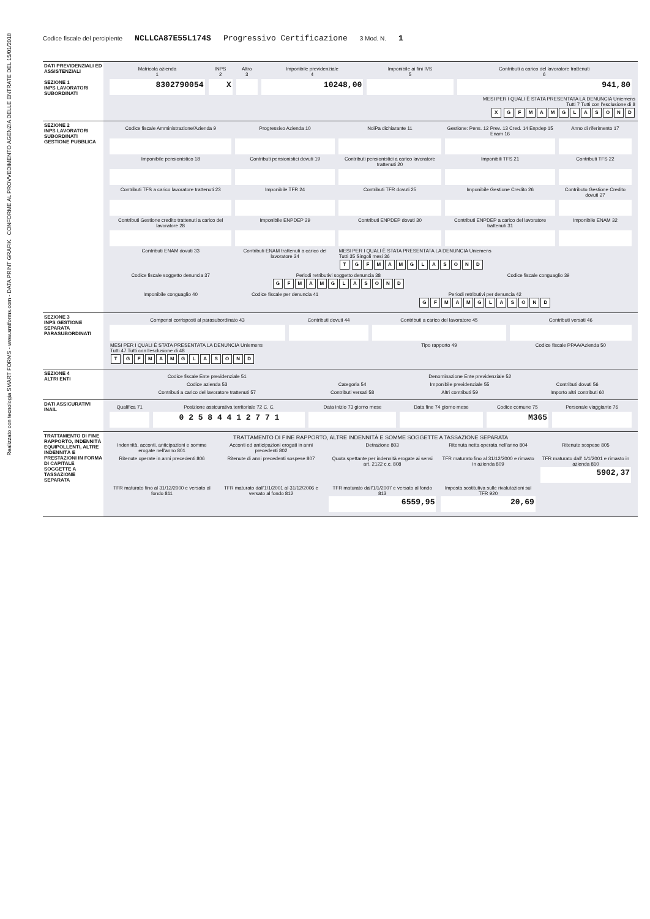Codice fiscale del percipiente NCLLCA87E55L174S Progressivo Certificazione 3 Mod. N. 1
DATI PREVIDENZIALI ED ASSISTENZIALI
SEZIONE 1
INPS LAVORATORI SUBORDINATI
| Matricola azienda 1 | INPS 2 | Altro 3 | Imponibile previdenziale 4 | Imponibile ai fini IVS 5 | Contributi a carico del lavoratore trattenuti 6 |
| 8302790054 | X | | 10248,00 | | 941,80 |
MESI PER I QUALI È STATA PRESENTATA LA DENUNCIA Uniemens
Tutti 7 Tutti con l'esclusione di 8
X GFMAMGLASOND
SEZIONE 2
INPS LAVORATORI SUBORDINATI GESTIONE PUBBLICA
| Codice fiscale Amministrazione/Azienda 9 | Progressivo Azienda 10 | NoiPa dichiarante 11 | Gestione: Pens. 12 Prev. 13 Cred. 14 Enpdep 15 Enam 16 | Anno di riferimento 17 |
| Imponibile pensionistico 18 | Contributi pensionistici dovuti 19 | Contributi pensionistici a carico lavoratore trattenuti 20 | Imponibili TFS 21 | Contributi TFS 22 |
| Contributi TFS a carico lavoratore trattenuti 23 | Imponibile TFR 24 | Contributi TFR dovuti 25 | Imponibile Gestione Credito 26 | Contributo Gestione Credito dovuti 27 |
| Contributi Gestione credito trattenuti a carico del lavoratore 28 | Imponibile ENPDEP 29 | Contributi ENPDEP dovuti 30 | Contributi ENPDEP a carico del lavoratore trattenuti 31 | Imponibile ENAM 32 |
| Contributi ENAM dovuti 33 | Contributi ENAM trattenuti a carico del lavoratore 34 | MESI PER I QUALI È STATA PRESENTATA LA DENUNCIA Uniemens Tutti 35 Singoli mesi 36 T G F M A M G L A S O N D | | |
| Codice fiscale soggetto denuncia 37 | Periodi retributivi soggetto denuncia 38 G F M A M G L A S O N D | | Codice fiscale conguaglio 39 | |
| Imponibile conguaglio 40 | Codice fiscale per denuncia 41 | Periodi retributivi per denuncia 42 G F M A M G L A S O N D | | |
SEZIONE 3
INPS GESTIONE SEPARATA PARASUBORDINATI
| Compensi corrisposti al parasubordinato 43 | Contributi dovuti 44 | Contributi a carico del lavoratore 45 | Contributi versati 46 |
| MESI PER I QUALI È STATA PRESENTATA LA DENUNCIA Uniemens Tutti 47 Tutti con l'esclusione di 48 T G F M A M G L A S O N D | | Tipo rapporto 49 | Codice fiscale PPAA/Azienda 50 |
SEZIONE 4
ALTRI ENTI
| Codice fiscale Ente previdenziale 51 | Denominazione Ente previdenziale 52 | | |
| Codice azienda 53 | Categoria 54 | Imponibile previdenziale 55 | Contributi dovuti 56 |
| Contributi a carico del lavoratore trattenuti 57 | Contributi versati 58 | Altri contributi 59 | Importo altri contributi 60 |
DATI ASSICURATIVI INAIL
| Qualifica 71 | Posizione assicurativa territoriale 72 C. C. | Data inizio 73 giorno mese | Data fine 74 giorno mese | Codice comune 75 | Personale viaggiante 76 |
| | 0 2 5 8 4 4 1 2 7 7 1 | | | M365 | |
TRATTAMENTO DI FINE RAPPORTO, INDENNITÀ EQUIPOLLENTI, ALTRE INDENNITÀ E PRESTAZIONI IN FORMA DI CAPITALE SOGGETTE A TASSAZIONE SEPARATA
TRATTAMENTO DI FINE RAPPORTO, ALTRE INDENNITÀ E SOMME SOGGETTE A TASSAZIONE SEPARATA
| Indennità, acconti, anticipazioni e somme erogate nell'anno 801 | Acconti ed anticipazioni erogati in anni precedenti 802 | Detrazione 803 | Ritenuta netta operata nell'anno 804 | Ritenute sospese 805 |
| Ritenute operate in anni precedenti 806 | Ritenute di anni precedenti sospese 807 | Quota spettante per indennità erogate ai sensi art. 2122 c.c. 808 | TFR maturato fino al 31/12/2000 e rimasto in azienda 809 | TFR maturato dall' 1/1/2001 e rimasto in azienda 810 5902,37 |
| TFR maturato fino al 31/12/2000 e versato al fondo 811 | TFR maturato dall'1/1/2001 al 31/12/2006 e versato al fondo 812 | TFR maturato dall'1/1/2007 e versato al fondo 813 6559,95 | Imposta sostitutiva sulle rivalutazioni sul TFR 920 20,69 | |
Realizzato con tecnologia SMART FORMS - www.smtforms.com - DATA PRINT GRAFIK CONFORME AL PROVVEDIMENTO AGENZIA DELLE ENTRATE DEL 15/01/2018